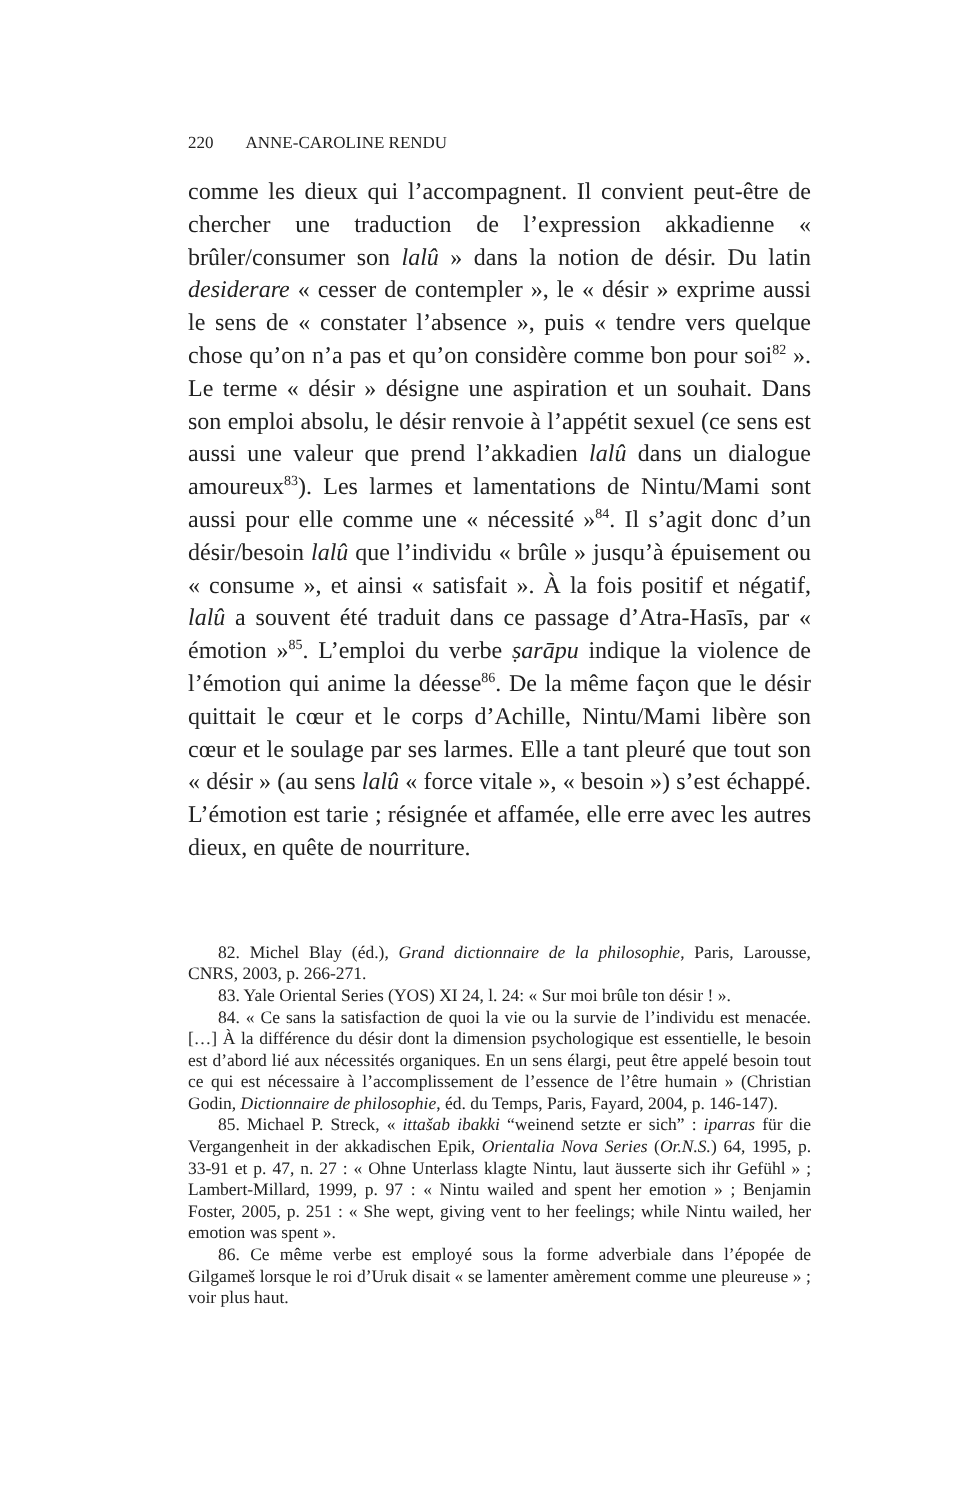220 ANNE-CAROLINE RENDU
comme les dieux qui l’accompagnent. Il convient peut-être de chercher une traduction de l’expression akkadienne « brûler/consumer son lalû » dans la notion de désir. Du latin desiderare « cesser de contempler », le « désir » exprime aussi le sens de « constater l’absence », puis « tendre vers quelque chose qu’on n’a pas et qu’on considère comme bon pour soi<sup>82</sup> ». Le terme « désir » désigne une aspiration et un souhait. Dans son emploi absolu, le désir renvoie à l’appétit sexuel (ce sens est aussi une valeur que prend l’akkadien lalû dans un dialogue amoureux<sup>83</sup>). Les larmes et lamentations de Nintu/Mami sont aussi pour elle comme une « nécessité »<sup>84</sup>. Il s’agit donc d’un désir/besoin lalû que l’individu « brûle » jusqu’à épuisement ou « consume », et ainsi « satisfait ». À la fois positif et négatif, lalû a souvent été traduit dans ce passage d’Atra-Hasīs, par « émotion »<sup>85</sup>. L’emploi du verbe ṣarāpu indique la violence de l’émotion qui anime la déesse<sup>86</sup>. De la même façon que le désir quittait le cœur et le corps d’Achille, Nintu/Mami libère son cœur et le soulage par ses larmes. Elle a tant pleuré que tout son « désir » (au sens lalû « force vitale », « besoin ») s’est échappé. L’émotion est tarie ; résignée et affamée, elle erre avec les autres dieux, en quête de nourriture.
82. Michel Blay (éd.), Grand dictionnaire de la philosophie, Paris, Larousse, CNRS, 2003, p. 266-271.
83. Yale Oriental Series (YOS) XI 24, l. 24: « Sur moi brûle ton désir ! ».
84. « Ce sans la satisfaction de quoi la vie ou la survie de l’individu est menacée. […] À la différence du désir dont la dimension psychologique est essentielle, le besoin est d’abord lié aux nécessités organiques. En un sens élargi, peut être appelé besoin tout ce qui est nécessaire à l’accomplissement de l’essence de l’être humain » (Christian Godin, Dictionnaire de philosophie, éd. du Temps, Paris, Fayard, 2004, p. 146-147).
85. Michael P. Streck, « ittašab ibakki “weinend setzte er sich” : iparras für die Vergangenheit in der akkadischen Epik, Orientalia Nova Series (Or.N.S.) 64, 1995, p. 33-91 et p. 47, n. 27 : « Ohne Unterlass klagte Nintu, laut äusserte sich ihr Gefühl » ; Lambert-Millard, 1999, p. 97 : « Nintu wailed and spent her emotion » ; Benjamin Foster, 2005, p. 251 : « She wept, giving vent to her feelings; while Nintu wailed, her emotion was spent ».
86. Ce même verbe est employé sous la forme adverbiale dans l’épopée de Gilgameš lorsque le roi d’Uruk disait « se lamenter amèrement comme une pleureuse » ; voir plus haut.